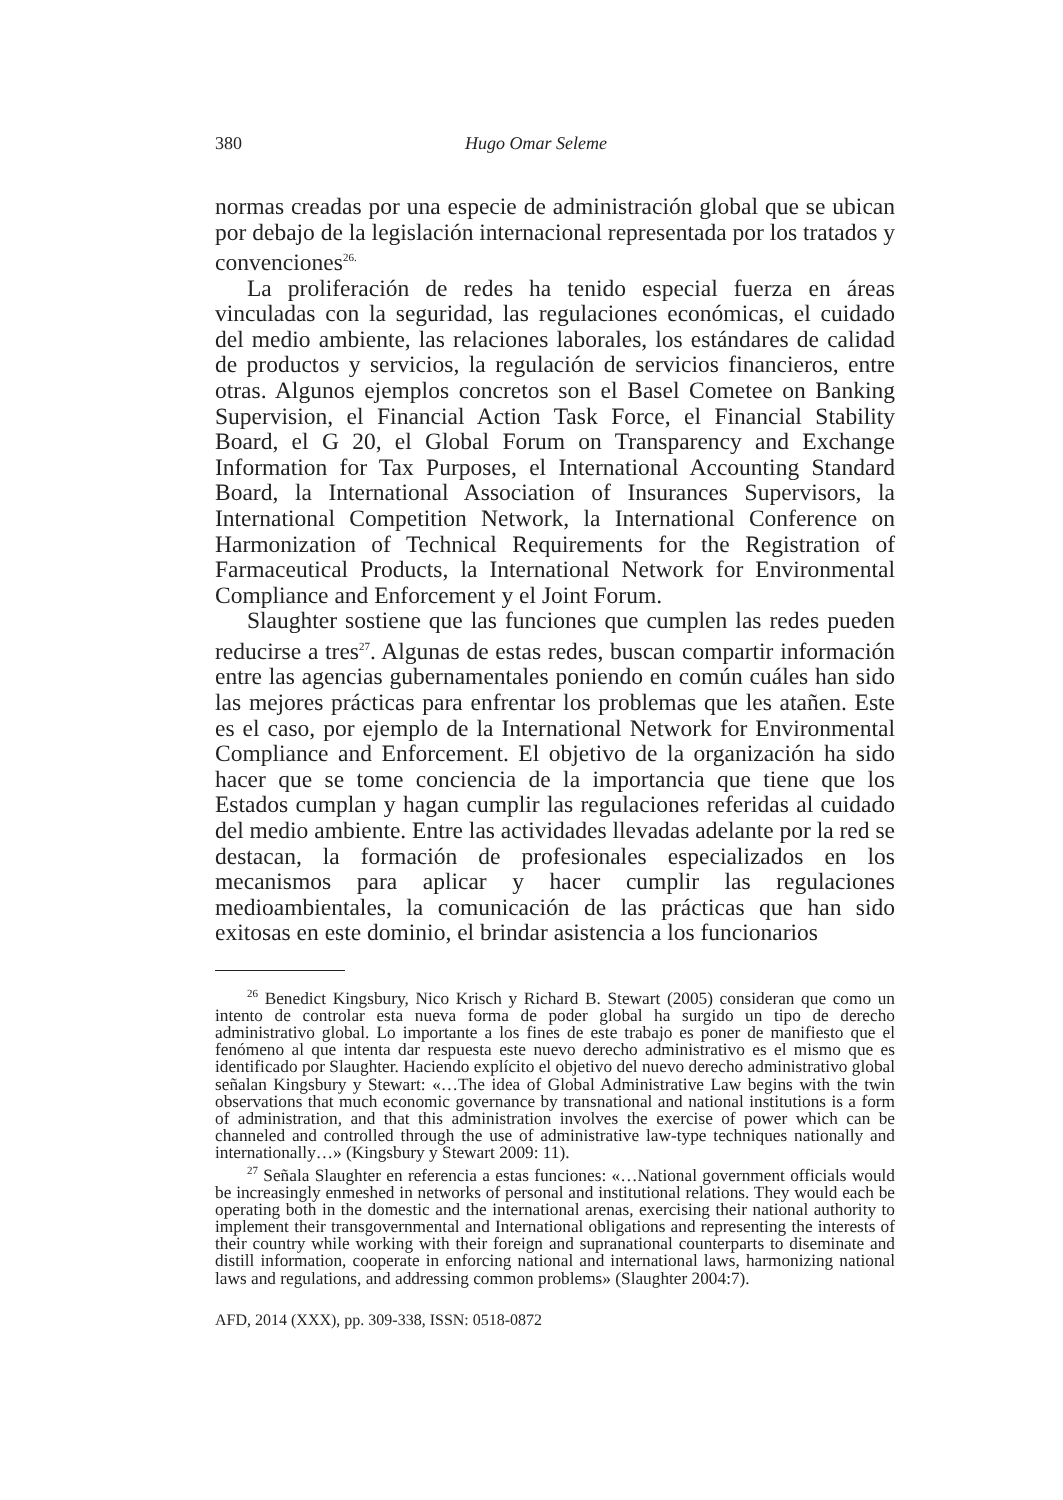380 Hugo Omar Seleme
normas creadas por una especie de administración global que se ubican por debajo de la legislación internacional representada por los tratados y convenciones<sup>26.</sup>
La proliferación de redes ha tenido especial fuerza en áreas vinculadas con la seguridad, las regulaciones económicas, el cuidado del medio ambiente, las relaciones laborales, los estándares de calidad de productos y servicios, la regulación de servicios financieros, entre otras. Algunos ejemplos concretos son el Basel Cometee on Banking Supervision, el Financial Action Task Force, el Financial Stability Board, el G 20, el Global Forum on Transparency and Exchange Information for Tax Purposes, el International Accounting Standard Board, la International Association of Insurances Supervisors, la International Competition Network, la International Conference on Harmonization of Technical Requirements for the Registration of Farmaceutical Products, la International Network for Environmental Compliance and Enforcement y el Joint Forum.
Slaughter sostiene que las funciones que cumplen las redes pueden reducirse a tres<sup>27</sup>. Algunas de estas redes, buscan compartir información entre las agencias gubernamentales poniendo en común cuáles han sido las mejores prácticas para enfrentar los problemas que les atañen. Este es el caso, por ejemplo de la International Network for Environmental Compliance and Enforcement. El objetivo de la organización ha sido hacer que se tome conciencia de la importancia que tiene que los Estados cumplan y hagan cumplir las regulaciones referidas al cuidado del medio ambiente. Entre las actividades llevadas adelante por la red se destacan, la formación de profesionales especializados en los mecanismos para aplicar y hacer cumplir las regulaciones medioambientales, la comunicación de las prácticas que han sido exitosas en este dominio, el brindar asistencia a los funcionarios
<sup>26</sup> Benedict Kingsbury, Nico Krisch y Richard B. Stewart (2005) consideran que como un intento de controlar esta nueva forma de poder global ha surgido un tipo de derecho administrativo global. Lo importante a los fines de este trabajo es poner de manifiesto que el fenómeno al que intenta dar respuesta este nuevo derecho administrativo es el mismo que es identificado por Slaughter. Haciendo explícito el objetivo del nuevo derecho administrativo global señalan Kingsbury y Stewart: «…The idea of Global Administrative Law begins with the twin observations that much economic governance by transnational and national institutions is a form of administration, and that this administration involves the exercise of power which can be channeled and controlled through the use of administrative law-type techniques nationally and internationally…» (Kingsbury y Stewart 2009: 11).
<sup>27</sup> Señala Slaughter en referencia a estas funciones: «…National government officials would be increasingly enmeshed in networks of personal and institutional relations. They would each be operating both in the domestic and the international arenas, exercising their national authority to implement their transgovernmental and International obligations and representing the interests of their country while working with their foreign and supranational counterparts to diseminate and distill information, cooperate in enforcing national and international laws, harmonizing national laws and regulations, and addressing common problems» (Slaughter 2004:7).
AFD, 2014 (XXX), pp. 309-338, ISSN: 0518-0872